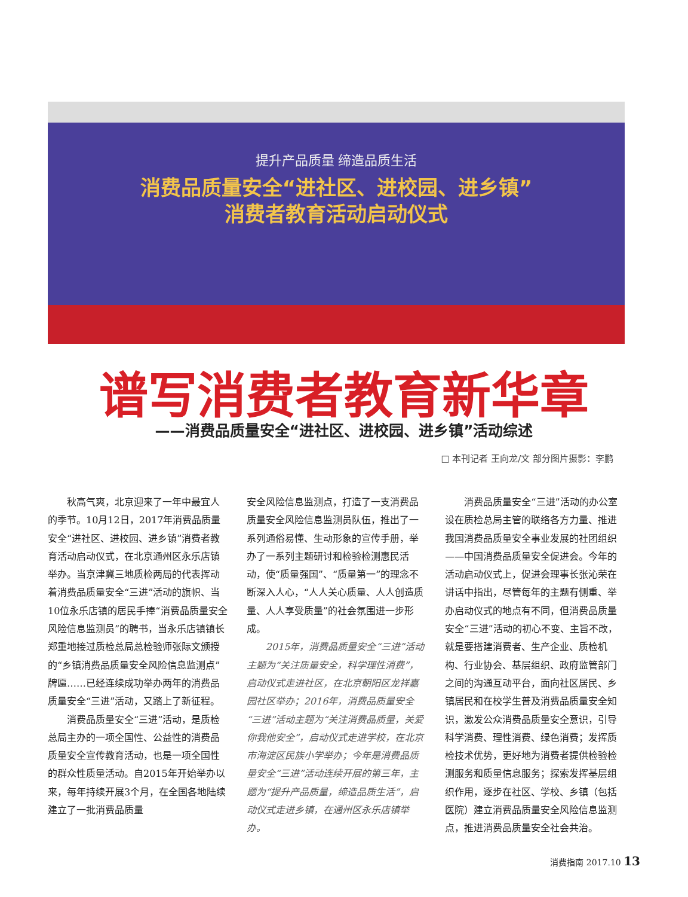提升产品质量 缔造品质生活
消费品质量安全“进社区、进校园、进乡镇”
消费者教育活动启动仪式
谱写消费者教育新华章
——消费品质量安全“进社区、进校园、进乡镇”活动综述
□ 本刊记者 王向龙/文 部分图片摄影：李鹏
秋高气爽，北京迎来了一年中最宜人的季节。10月12日，2017年消费品质量安全“进社区、进校园、进乡镇”消费者教育活动启动仪式，在北京通州区永乐店镇举办。当京津冀三地质检两局的代表挥动着消费品质量安全“三进”活动的旗帜、当10位永乐店镇的居民手捧“消费品质量安全风险信息监测员”的聘书，当永乐店镇镇长郑重地接过质检总局总检验师张际文颁授的“乡镇消费品质量安全风险信息监测点”牌匾……已经连续成功举办两年的消费品质量安全“三进”活动，又踏上了新征程。
消费品质量安全“三进”活动，是质检总局主办的一项全国性、公益性的消费品质量安全宣传教育活动，也是一项全国性的群众性质量活动。自2015年开始举办以来，每年持续开展3个月，在全国各地陆续建立了一批消费品质量
安全风险信息监测点，打造了一支消费品质量安全风险信息监测员队伍，推出了一系列通俗易懂、生动形象的宣传手册，举办了一系列主题研讨和检验检测惠民活动，使“质量强国”、“质量第一”的理念不断深入人心，“人人关心质量、人人创造质量、人人享受质量”的社会氛围进一步形成。
2015年，消费品质量安全“三进”活动主题为“关注质量安全，科学理性消费”，启动仪式走进社区，在北京朝阳区龙祥嘉园社区举办；2016年，消费品质量安全“三进”活动主题为“关注消费品质量，关爱你我他安全”，启动仪式走进学校，在北京市海淀区民族小学举办；今年是消费品质量安全“三进”活动连续开展的第三年，主题为“提升产品质量，缔造品质生活”，启动仪式走进乡镇，在通州区永乐店镇举办。
消费品质量安全“三进”活动的办公室设在质检总局主管的联络各方力量、推进我国消费品质量安全事业发展的社团组织——中国消费品质量安全促进会。今年的活动启动仪式上，促进会理事长张沁荣在讲话中指出，尽管每年的主题有侧重、举办启动仪式的地点有不同，但消费品质量安全“三进”活动的初心不变、主旨不改，就是要搭建消费者、生产企业、质检机构、行业协会、基层组织、政府监管部门之间的沟通互动平台，面向社区居民、乡镇居民和在校学生普及消费品质量安全知识，激发公众消费品质量安全意识，引导科学消费、理性消费、绿色消费；发挥质检技术优势，更好地为消费者提供检验检测服务和质量信息服务；探索发挥基层组织作用，逐步在社区、学校、乡镇（包括医院）建立消费品质量安全风险信息监测点，推进消费品质量安全社会共治。
消费指南 2017.10 13